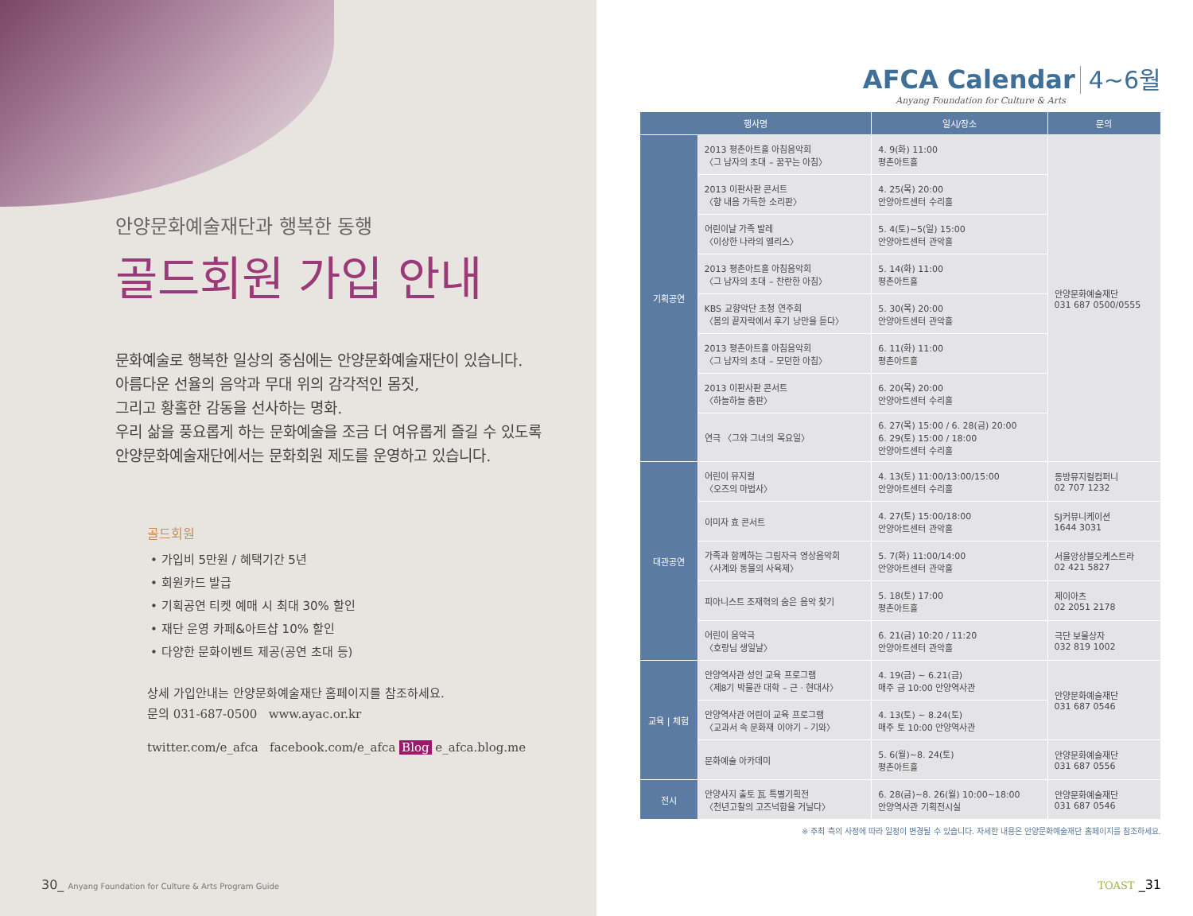안양문화예술재단과 행복한 동행
골드회원 가입 안내
문화예술로 행복한 일상의 중심에는 안양문화예술재단이 있습니다.
아름다운 선율의 음악과 무대 위의 감각적인 몸짓,
그리고 황홀한 감동을 선사하는 명화.
우리 삶을 풍요롭게 하는 문화예술을 조금 더 여유롭게 즐길 수 있도록
안양문화예술재단에서는 문화회원 제도를 운영하고 있습니다.
골드회원
• 가입비 5만원 / 혜택기간 5년
• 회원카드 발급
• 기획공연 티켓 예매 시 최대 30% 할인
• 재단 운영 카페&아트샵 10% 할인
• 다양한 문화이벤트 제공(공연 초대 등)
상세 가입안내는 안양문화예술재단 홈페이지를 참조하세요.
문의 031-687-0500 www.ayac.or.kr
twitter.com/e_afca facebook.com/e_afca Blog e_afca.blog.me
30_ Anyang Foundation for Culture & Arts Program Guide
AFCA Calendar 4~6월
Anyang Foundation for Culture & Arts
| 행사명 | | 일시/장소 | 문의 |
| --- | --- | --- | --- |
| 기획공연 | 2013 평촌아트홀 아침음악회 〈그 남자의 초대 – 꿈꾸는 아침〉 | 4. 9(화) 11:00 평촌아트홀 | 안양문화예술재단 031 687 0500/0555 |
| | 2013 이판사판 콘서트 〈향 내음 가득한 소리판〉 | 4. 25(목) 20:00 안양아트센터 수리홀 | |
| | 어린이날 가족 발레 〈이상한 나라의 앨리스〉 | 5. 4(토)~5(일) 15:00 안양아트센터 관악홀 | |
| | 2013 평촌아트홀 아침음악회 〈그 남자의 초대 – 찬란한 아침〉 | 5. 14(화) 11:00 평촌아트홀 | |
| | KBS 교향악단 초청 연주회 〈봄의 끝자락에서 후기 낭만을 듣다〉 | 5. 30(목) 20:00 안양아트센터 관악홀 | |
| | 2013 평촌아트홀 아침음악회 〈그 남자의 초대 – 모던한 아침〉 | 6. 11(화) 11:00 평촌아트홀 | |
| | 2013 이판사판 콘서트 〈하늘하늘 춤판〉 | 6. 20(목) 20:00 안양아트센터 수리홀 | |
| | 연극 〈그와 그녀의 목요일〉 | 6. 27(목) 15:00 / 6. 28(금) 20:00 6. 29(토) 15:00 / 18:00 안양아트센터 수리홀 | |
| 대관공연 | 어린이 뮤지컬 〈오즈의 마법사〉 | 4. 13(토) 11:00/13:00/15:00 안양아트센터 수리홀 | 동방뮤지컬컴퍼니 02 707 1232 |
| | 이미자 효 콘서트 | 4. 27(토) 15:00/18:00 안양아트센터 관악홀 | SJ커뮤니케이션 1644 3031 |
| | 가족과 함께하는 그림자극 영상음악회 〈사계와 동물의 사육제〉 | 5. 7(화) 11:00/14:00 안양아트센터 관악홀 | 서울앙상블오케스트라 02 421 5827 |
| | 피아니스트 조재혁의 숨은 음악 찾기 | 5. 18(토) 17:00 평촌아트홀 | 제이아츠 02 2051 2178 |
| | 어린이 음악극 〈호랑님 생일날〉 | 6. 21(금) 10:20 / 11:20 안양아트센터 관악홀 | 극단 보물상자 032 819 1002 |
| 교육 / 체험 | 안양역사관 성인 교육 프로그램 〈제8기 박물관 대학 – 근 · 현대사〉 | 4. 19(금) ~ 6.21(금) 매주 금 10:00 안양역사관 | 안양문화예술재단 031 687 0546 |
| | 안양역사관 어린이 교육 프로그램 〈교과서 속 문화재 이야기 – 기와〉 | 4. 13(토) ~ 8.24(토) 매주 토 10:00 안양역사관 | |
| | 문화예술 아카데미 | 5. 6(월)~8. 24(토) 평촌아트홀 | 안양문화예술재단 031 687 0556 |
| 전시 | 안양사지 출토 瓦 특별기획전 〈천년고찰의 고즈넉함을 거닐다〉 | 6. 28(금)~8. 26(월) 10:00~18:00 안양역사관 기획전시실 | 안양문화예술재단 031 687 0546 |
※ 주최 측의 사정에 따라 일정이 변경될 수 있습니다. 자세한 내용은 안양문화예술재단 홈페이지를 참조하세요.
TOAST _31